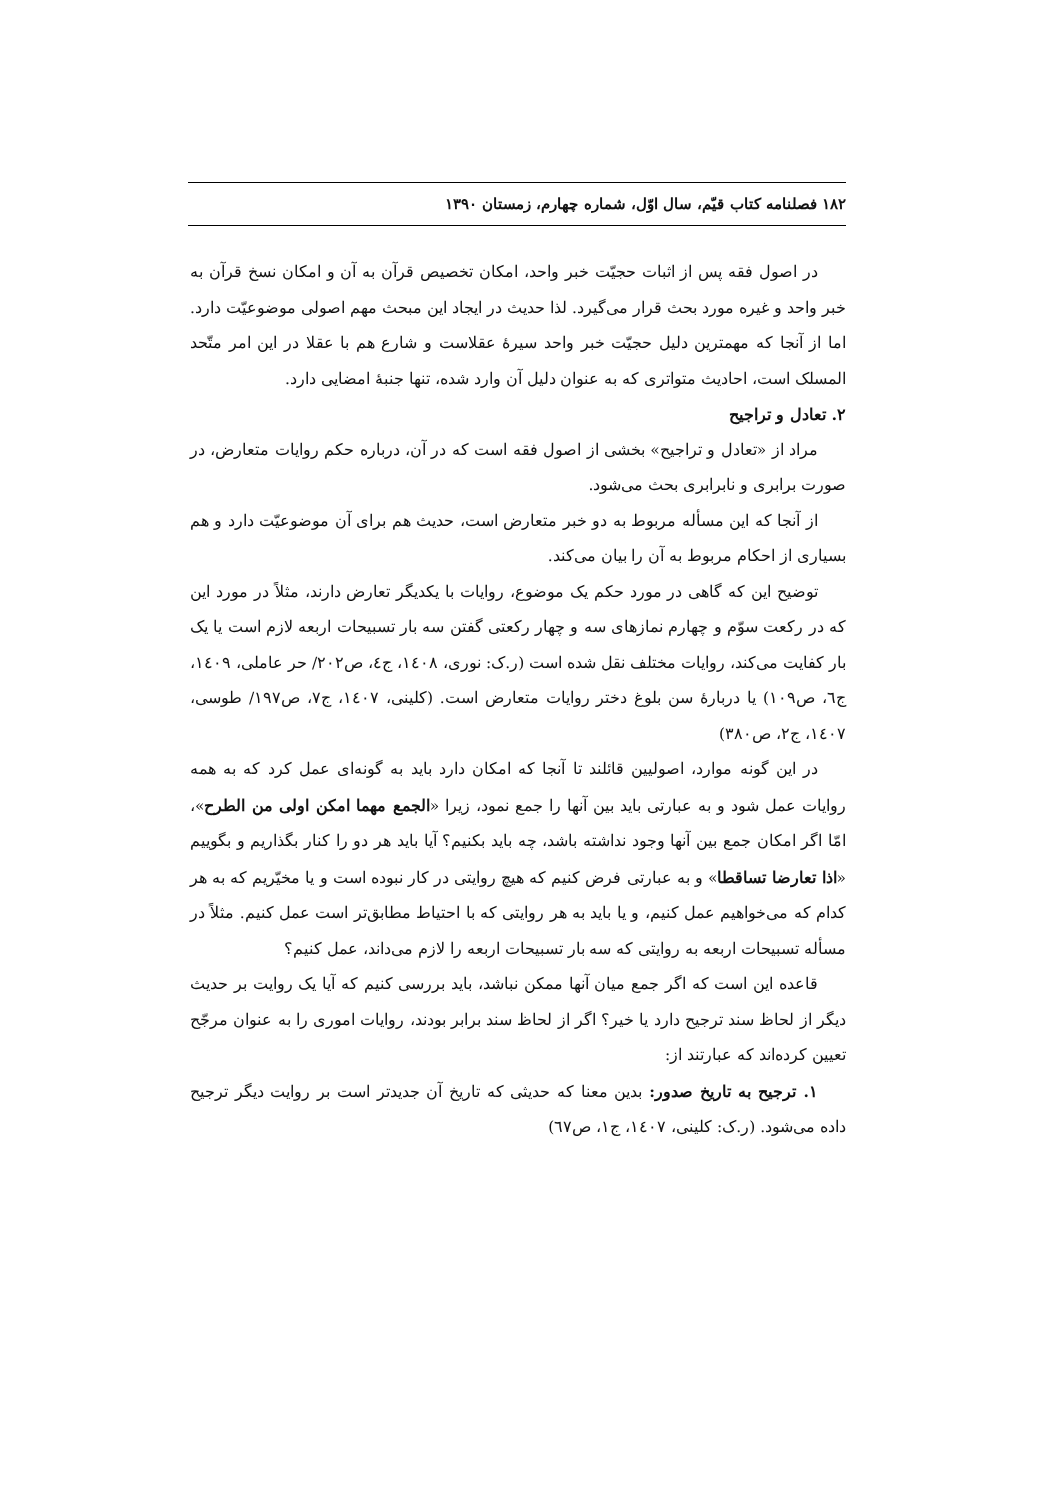۱۸۲ فصلنامه کتاب قیّم، سال اوّل، شماره چهارم، زمستان ۱۳۹۰
در اصول فقه پس از اثبات حجیّت خبر واحد، امکان تخصیص قرآن به آن و امکان نسخ قرآن به خبر واحد و غیره مورد بحث قرار می‌گیرد. لذا حدیث در ایجاد این مبحث مهم اصولی موضوعیّت دارد. اما از آنجا که مهمترین دلیل حجیّت خبر واحد سیرهٔ عقلاست و شارع هم با عقلا در این امر متّحد المسلک است، احادیث متواتری که به عنوان دلیل آن وارد شده، تنها جنبهٔ امضایی دارد.
۲. تعادل و تراجیح
مراد از «تعادل و تراجیح» بخشی از اصول فقه است که در آن، درباره حکم روایات متعارض، در صورت برابری و نابرابری بحث می‌شود.
از آنجا که این مسأله مربوط به دو خبر متعارض است، حدیث هم برای آن موضوعیّت دارد و هم بسیاری از احکام مربوط به آن را بیان می‌کند.
توضیح این که گاهی در مورد حکم یک موضوع، روایات با یکدیگر تعارض دارند، مثلاً در مورد این که در رکعت سوّم و چهارم نمازهای سه و چهار رکعتی گفتن سه بار تسبیحات اربعه لازم است یا یک بار کفایت می‌کند، روایات مختلف نقل شده است (ر.ک: نوری، ۱٤۰۸، ج٤، ص۲۰۲/ حر عاملی، ۱٤۰۹، ج٦، ص۱۰۹) یا دربارهٔ سن بلوغ دختر روایات متعارض است. (کلینی، ۱٤۰۷، ج۷، ص۱۹۷/ طوسی، ۱٤۰۷، ج۲، ص۳۸۰)
در این گونه موارد، اصولیین قائلند تا آنجا که امکان دارد باید به گونه‌ای عمل کرد که به همه روایات عمل شود و به عبارتی باید بین آنها را جمع نمود، زیرا «الجمع مهما امکن اولی من الطرح»، امّا اگر امکان جمع بین آنها وجود نداشته باشد، چه باید بکنیم؟ آیا باید هر دو را کنار بگذاریم و بگوییم «اذا تعارضا تساقطا» و به عبارتی فرض کنیم که هیچ روایتی در کار نبوده است و یا مخیّریم که به هر کدام که می‌خواهیم عمل کنیم، و یا باید به هر روایتی که با احتیاط مطابق‌تر است عمل کنیم. مثلاً در مسأله تسبیحات اربعه به روایتی که سه بار تسبیحات اربعه را لازم می‌داند، عمل کنیم؟
قاعده این است که اگر جمع میان آنها ممکن نباشد، باید بررسی کنیم که آیا یک روایت بر حدیث دیگر از لحاظ سند ترجیح دارد یا خیر؟ اگر از لحاظ سند برابر بودند، روایات اموری را به عنوان مرجّح تعیین کرده‌اند که عبارتند از:
۱. ترجیح به تاریخ صدور: بدین معنا که حدیثی که تاریخ آن جدیدتر است بر روایت دیگر ترجیح داده می‌شود. (ر.ک: کلینی، ۱٤۰۷، ج۱، ص٦۷)